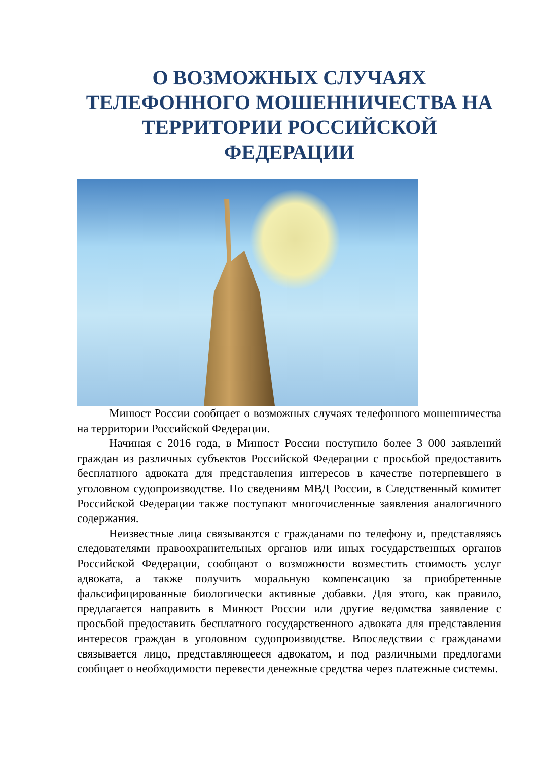О ВОЗМОЖНЫХ СЛУЧАЯХ ТЕЛЕФОННОГО МОШЕННИЧЕСТВА НА ТЕРРИТОРИИ РОССИЙСКОЙ ФЕДЕРАЦИИ
Минюст России сообщает о возможных случаях телефонного мошенничества на территории Российской Федерации.
Начиная с 2016 года, в Минюст России поступило более 3 000 заявлений граждан из различных субъектов Российской Федерации с просьбой предоставить бесплатного адвоката для представления интересов в качестве потерпевшего в уголовном судопроизводстве. По сведениям МВД России, в Следственный комитет Российской Федерации также поступают многочисленные заявления аналогичного содержания.
Неизвестные лица связываются с гражданами по телефону и, представляясь следователями правоохранительных органов или иных государственных органов Российской Федерации, сообщают о возможности возместить стоимость услуг адвоката, а также получить моральную компенсацию за приобретенные фальсифицированные биологически активные добавки. Для этого, как правило, предлагается направить в Минюст России или другие ведомства заявление с просьбой предоставить бесплатного государственного адвоката для представления интересов граждан в уголовном судопроизводстве. Впоследствии с гражданами связывается лицо, представляющееся адвокатом, и под различными предлогами сообщает о необходимости перевести денежные средства через платежные системы.